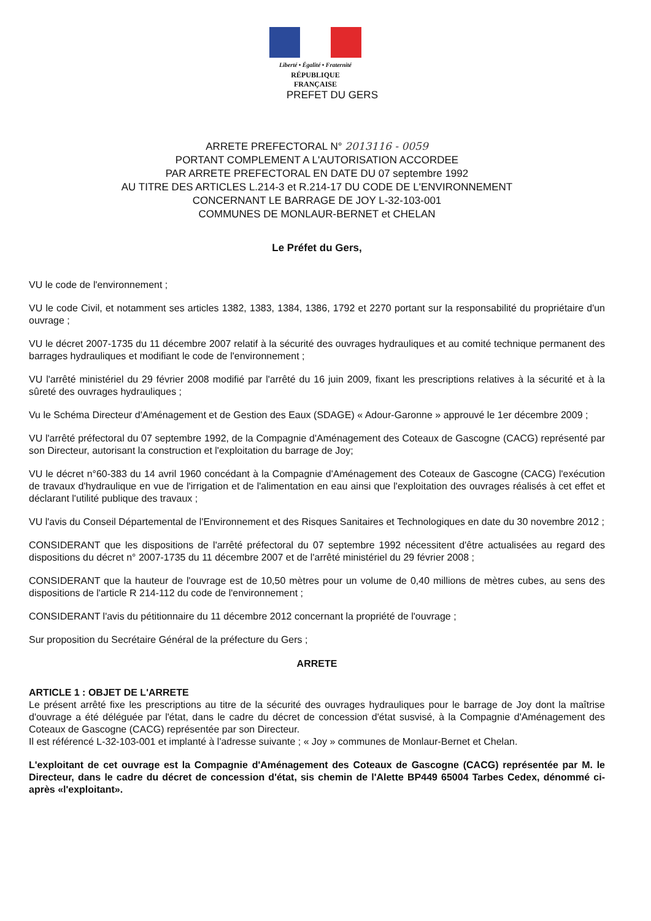Liberté • Égalité • Fraternité
RÉPUBLIQUE FRANÇAISE
PREFET DU GERS
ARRETE PREFECTORAL N° 2013116 - 0059
PORTANT COMPLEMENT A L'AUTORISATION ACCORDEE
PAR ARRETE PREFECTORAL EN DATE DU 07 septembre 1992
AU TITRE DES ARTICLES L.214-3 et R.214-17 DU CODE DE L'ENVIRONNEMENT
CONCERNANT LE BARRAGE DE JOY L-32-103-001
COMMUNES DE MONLAUR-BERNET et CHELAN
Le Préfet du Gers,
VU le code de l'environnement ;
VU le code Civil, et notamment ses articles 1382, 1383, 1384, 1386, 1792 et 2270 portant sur la responsabilité du propriétaire d'un ouvrage ;
VU le décret 2007-1735 du 11 décembre 2007 relatif à la sécurité des ouvrages hydrauliques et au comité technique permanent des barrages hydrauliques et modifiant le code de l'environnement ;
VU l'arrêté ministériel du 29 février 2008 modifié par l'arrêté du 16 juin 2009, fixant les prescriptions relatives à la sécurité et à la sûreté des ouvrages hydrauliques ;
Vu le Schéma Directeur d'Aménagement et de Gestion des Eaux (SDAGE) « Adour-Garonne » approuvé le 1er décembre 2009 ;
VU l'arrêté préfectoral du 07 septembre 1992, de la Compagnie d'Aménagement des Coteaux de Gascogne (CACG) représenté par son Directeur, autorisant la construction et l'exploitation du barrage de Joy;
VU le décret n°60-383 du 14 avril 1960 concédant à la Compagnie d'Aménagement des Coteaux de Gascogne (CACG) l'exécution de travaux d'hydraulique en vue de l'irrigation et de l'alimentation en eau ainsi que l'exploitation des ouvrages réalisés à cet effet et déclarant l'utilité publique des travaux ;
VU l'avis du Conseil Départemental de l'Environnement et des Risques Sanitaires et Technologiques en date du 30 novembre 2012 ;
CONSIDERANT que les dispositions de l'arrêté préfectoral du 07 septembre 1992 nécessitent d'être actualisées au regard des dispositions du décret n° 2007-1735 du 11 décembre 2007 et de l'arrêté ministériel du 29 février 2008 ;
CONSIDERANT que la hauteur de l'ouvrage est de 10,50 mètres pour un volume de 0,40 millions de mètres cubes, au sens des dispositions de l'article R 214-112 du code de l'environnement ;
CONSIDERANT l'avis du pétitionnaire du 11 décembre 2012 concernant la propriété de l'ouvrage ;
Sur proposition du Secrétaire Général de la préfecture du Gers ;
ARRETE
ARTICLE 1 : OBJET DE L'ARRETE
Le présent arrêté fixe les prescriptions au titre de la sécurité des ouvrages hydrauliques pour le barrage de Joy dont la maîtrise d'ouvrage a été déléguée par l'état, dans le cadre du décret de concession d'état susvisé, à la Compagnie d'Aménagement des Coteaux de Gascogne (CACG) représentée par son Directeur.
Il est référencé L-32-103-001 et implanté à l'adresse suivante ; « Joy » communes de Monlaur-Bernet et Chelan.
L'exploitant de cet ouvrage est la Compagnie d'Aménagement des Coteaux de Gascogne (CACG) représentée par M. le Directeur, dans le cadre du décret de concession d'état, sis chemin de l'Alette BP449 65004 Tarbes Cedex, dénommé ci-après «l'exploitant».